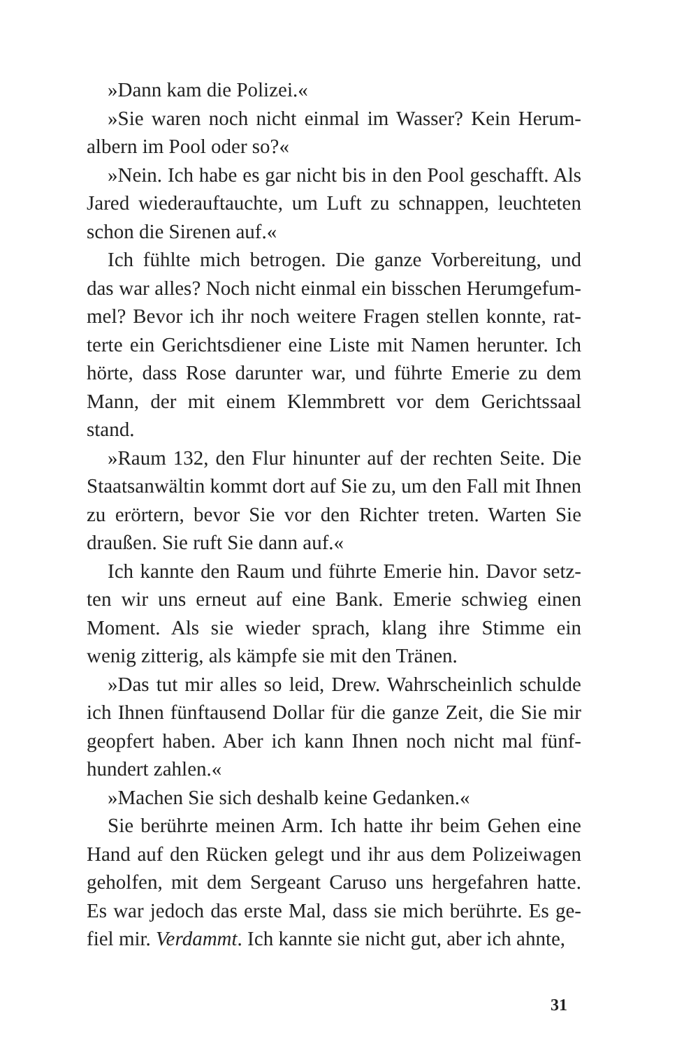»Dann kam die Polizei.«
»Sie waren noch nicht einmal im Wasser? Kein Herum­albern im Pool oder so?«
»Nein. Ich habe es gar nicht bis in den Pool geschafft. Als Jared wiederauftauchte, um Luft zu schnappen, leuchteten schon die Sirenen auf.«
Ich fühlte mich betrogen. Die ganze Vorbereitung, und das war alles? Noch nicht einmal ein bisschen Herumgefum­mel? Bevor ich ihr noch weitere Fragen stellen konnte, rat­terte ein Gerichtsdiener eine Liste mit Namen herunter. Ich hörte, dass Rose darunter war, und führte Emerie zu dem Mann, der mit einem Klemmbrett vor dem Gerichtssaal stand.
»Raum 132, den Flur hinunter auf der rechten Seite. Die Staatsanwältin kommt dort auf Sie zu, um den Fall mit Ihnen zu erörtern, bevor Sie vor den Richter treten. Warten Sie draußen. Sie ruft Sie dann auf.«
Ich kannte den Raum und führte Emerie hin. Davor setz­ten wir uns erneut auf eine Bank. Emerie schwieg einen Moment. Als sie wieder sprach, klang ihre Stimme ein wenig zitterig, als kämpfe sie mit den Tränen.
»Das tut mir alles so leid, Drew. Wahrscheinlich schulde ich Ihnen fünftausend Dollar für die ganze Zeit, die Sie mir geopfert haben. Aber ich kann Ihnen noch nicht mal fünf­hundert zahlen.«
»Machen Sie sich deshalb keine Gedanken.«
Sie berührte meinen Arm. Ich hatte ihr beim Gehen eine Hand auf den Rücken gelegt und ihr aus dem Polizeiwagen geholfen, mit dem Sergeant Caruso uns hergefahren hatte. Es war jedoch das erste Mal, dass sie mich berührte. Es ge­fiel mir. Verdammt. Ich kannte sie nicht gut, aber ich ahnte,
31